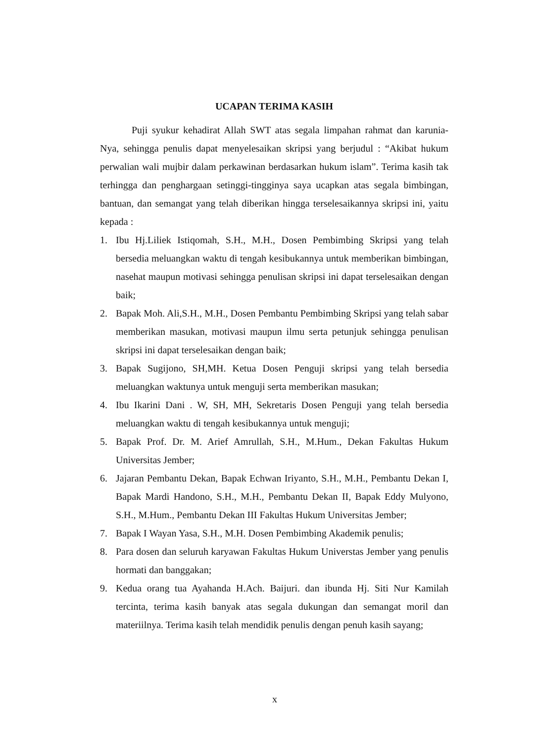UCAPAN TERIMA KASIH
Puji syukur kehadirat Allah SWT atas segala limpahan rahmat dan karunia-Nya, sehingga penulis dapat menyelesaikan skripsi yang berjudul : “Akibat hukum perwalian wali mujbir dalam perkawinan berdasarkan hukum islam”. Terima kasih tak terhingga dan penghargaan setinggi-tingginya saya ucapkan atas segala bimbingan, bantuan, dan semangat yang telah diberikan hingga terselesaikannya skripsi ini, yaitu kepada :
1. Ibu Hj.Liliek Istiqomah, S.H., M.H., Dosen Pembimbing Skripsi yang telah bersedia meluangkan waktu di tengah kesibukannya untuk memberikan bimbingan, nasehat maupun motivasi sehingga penulisan skripsi ini dapat terselesaikan dengan baik;
2. Bapak Moh. Ali,S.H., M.H., Dosen Pembantu Pembimbing Skripsi yang telah sabar memberikan masukan, motivasi maupun ilmu serta petunjuk sehingga penulisan skripsi ini dapat terselesaikan dengan baik;
3. Bapak Sugijono, SH,MH. Ketua Dosen Penguji skripsi yang telah bersedia meluangkan waktunya untuk menguji serta memberikan masukan;
4. Ibu Ikarini Dani . W, SH, MH, Sekretaris Dosen Penguji yang telah bersedia meluangkan waktu di tengah kesibukannya untuk menguji;
5. Bapak Prof. Dr. M. Arief Amrullah, S.H., M.Hum., Dekan Fakultas Hukum Universitas Jember;
6. Jajaran Pembantu Dekan, Bapak Echwan Iriyanto, S.H., M.H., Pembantu Dekan I, Bapak Mardi Handono, S.H., M.H., Pembantu Dekan II, Bapak Eddy Mulyono, S.H., M.Hum., Pembantu Dekan III Fakultas Hukum Universitas Jember;
7. Bapak I Wayan Yasa, S.H., M.H. Dosen Pembimbing Akademik penulis;
8. Para dosen dan seluruh karyawan Fakultas Hukum Universtas Jember yang penulis hormati dan banggakan;
9. Kedua orang tua Ayahanda H.Ach. Baijuri. dan ibunda Hj. Siti Nur Kamilah tercinta, terima kasih banyak atas segala dukungan dan semangat moril dan materiilnya. Terima kasih telah mendidik penulis dengan penuh kasih sayang;
x